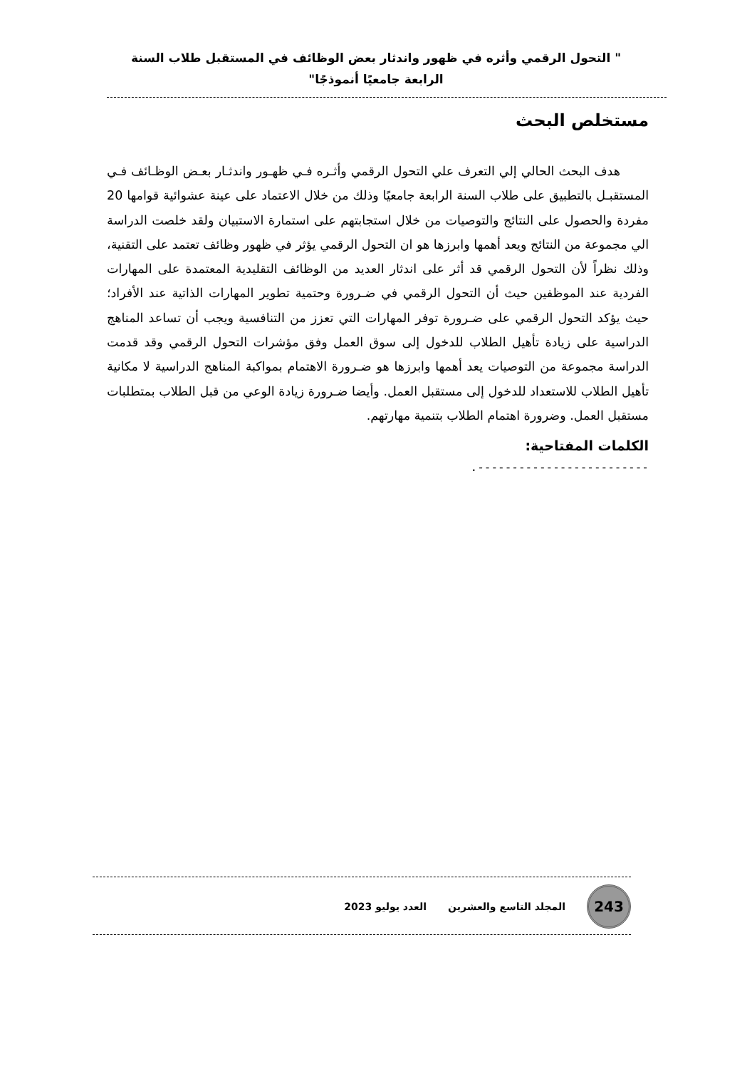" التحول الرقمي وأثره في ظهور واندثار بعض الوظائف في المستقبل طلاب السنة الرابعة جامعيًا أنموذجًا"
مستخلص البحث
هدف البحث الحالي إلي التعرف علي التحول الرقمي وأثـره فـي ظهـور واندثـار بعـض الوظـائف فـي المستقبـل بالتطبيق على طلاب السنة الرابعة جامعيًا وذلك من خلال الاعتماد على عينة عشوائية قوامها 20 مفردة والحصول على النتائج والتوصيات من خلال استجابتهم على استمارة الاستبيان ولقد خلصت الدراسة الي مجموعة من النتائج ويعد أهمها وابرزها هو ان التحول الرقمي يؤثر في ظهور وظائف تعتمد على التقنية، وذلك نظراً لأن التحول الرقمي قد أثر على اندثار العديد من الوظائف التقليدية المعتمدة على المهارات الفردية عند الموظفين حيث أن التحول الرقمي في ضـرورة وحتمية تطوير المهارات الذاتية عند الأفراد؛ حيث يؤكد التحول الرقمي على ضـرورة توفر المهارات التي تعزز من التنافسية ويجب أن تساعد المناهج الدراسية على زيادة تأهيل الطلاب للدخول إلى سوق العمل وفق مؤشرات التحول الرقمي وقد قدمت الدراسة مجموعة من التوصيات يعد أهمها وابرزها هو ضـرورة الاهتمام بمواكبة المناهج الدراسية لا مكانية تأهيل الطلاب للاستعداد للدخول إلى مستقبل العمل. وأيضا ضـرورة زيادة الوعي من قبل الطلاب بمتطلبات مستقبل العمل. وضرورة اهتمام الطلاب بتنمية مهارتهم.
الكلمات المفتاحية:
-------------------------.
243
المجلد التاسع والعشرين العدد يوليو 2023